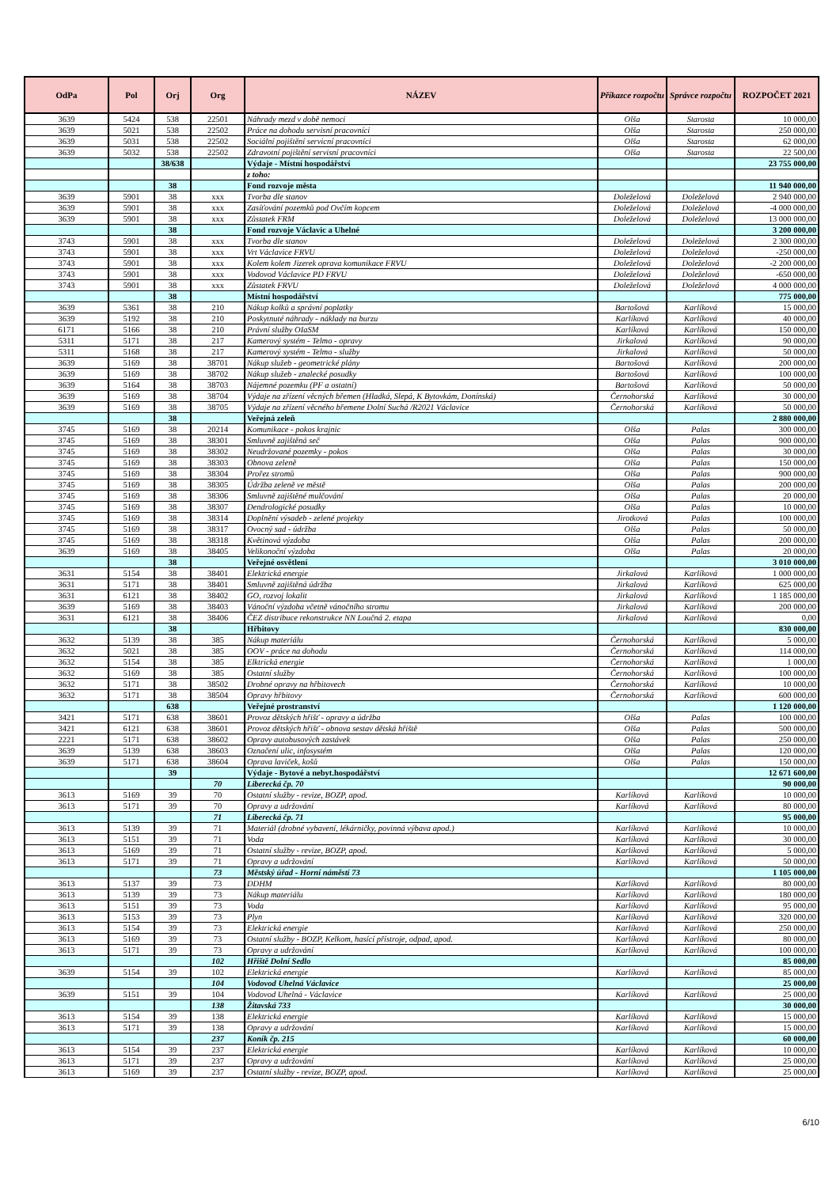| OdPa | Pol | Orj | Org | NÁZEV | Příkazce rozpočtu | Správce rozpočtu | ROZPOČET 2021 |
| --- | --- | --- | --- | --- | --- | --- | --- |
| 3639 | 5424 | 538 | 22501 | Náhrady mezd v době nemoci | Olša | Starosta | 10 000,00 |
| 3639 | 5021 | 538 | 22502 | Práce na dohodu servisní pracovníci | Olša | Starosta | 250 000,00 |
| 3639 | 5031 | 538 | 22502 | Sociální pojištění servicní pracovníci | Olša | Starosta | 62 000,00 |
| 3639 | 5032 | 538 | 22502 | Zdravotní pojištění servisní pracovníci | Olša | Starosta | 22 500,00 |
| | | 38/638 | | Výdaje - Místní hospodářství | | | 23 755 000,00 |
| | | | | z toho: | | | |
| | | 38 | | Fond rozvoje města | | | 11 940 000,00 |
| 3639 | 5901 | 38 | xxx | Tvorba dle stanov | Doleželová | Doleželová | 2 940 000,00 |
| 3639 | 5901 | 38 | xxx | Zasíťování pozemků pod Ovčím kopcem | Doleželová | Doleželová | -4 000 000,00 |
| 3639 | 5901 | 38 | xxx | Zůstatek FRM | Doleželová | Doleželová | 13 000 000,00 |
| | | 38 | | Fond rozvoje Václavic a Uhelné | | | 3 200 000,00 |
| 3743 | 5901 | 38 | xxx | Tvorba dle stanov | Doleželová | Doleželová | 2 300 000,00 |
| 3743 | 5901 | 38 | xxx | Vrt Václavice FRVU | Doleželová | Doleželová | -250 000,00 |
| 3743 | 5901 | 38 | xxx | Kolem kolem Jizerek oprava komunikace FRVU | Doleželová | Doleželová | -2 200 000,00 |
| 3743 | 5901 | 38 | xxx | Vodovod Václavice PD FRVU | Doleželová | Doleželová | -650 000,00 |
| 3743 | 5901 | 38 | xxx | Zůstatek FRVU | Doleželová | Doleželová | 4 000 000,00 |
| | | 38 | | Místní hospodářství | | | 775 000,00 |
| 3639 | 5361 | 38 | 210 | Nákup kolků a správní poplatky | Bartošová | Karlíková | 15 000,00 |
| 3639 | 5192 | 38 | 210 | Poskytnuté náhrady - náklady na burzu | Karlíková | Karlíková | 40 000,00 |
| 6171 | 5166 | 38 | 210 | Právní služby OIaSM | Karlíková | Karlíková | 150 000,00 |
| 5311 | 5171 | 38 | 217 | Kamerový systém - Telmo - opravy | Jirkalová | Karlíková | 90 000,00 |
| 5311 | 5168 | 38 | 217 | Kamerový systém - Telmo - služby | Jirkalová | Karlíková | 50 000,00 |
| 3639 | 5169 | 38 | 38701 | Nákup služeb - geometrické plány | Bartošová | Karlíková | 200 000,00 |
| 3639 | 5169 | 38 | 38702 | Nákup služeb - znalecké posudky | Bartošová | Karlíková | 100 000,00 |
| 3639 | 5164 | 38 | 38703 | Nájemné pozemku (PF a ostatní) | Bartošová | Karlíková | 50 000,00 |
| 3639 | 5169 | 38 | 38704 | Výdaje na zřízení věcných břemen (Hladká, Slepá, K Bytovkám, Donínská) | Černohorská | Karlíková | 30 000,00 |
| 3639 | 5169 | 38 | 38705 | Výdaje na zřízení věcného břemene Dolní Suchá /R2021 Václavice | Černohorská | Karlíková | 50 000,00 |
| | | 38 | | Veřejná zeleň | | | 2 880 000,00 |
| 3745 | 5169 | 38 | 20214 | Komunikace - pokos krajnic | Olša | Palas | 300 000,00 |
| 3745 | 5169 | 38 | 38301 | Smluvně zajištěná seč | Olša | Palas | 900 000,00 |
| 3745 | 5169 | 38 | 38302 | Neudržované pozemky - pokos | Olša | Palas | 30 000,00 |
| 3745 | 5169 | 38 | 38303 | Obnova zeleně | Olša | Palas | 150 000,00 |
| 3745 | 5169 | 38 | 38304 | Prořez stromů | Olša | Palas | 900 000,00 |
| 3745 | 5169 | 38 | 38305 | Údržba zeleně ve městě | Olša | Palas | 200 000,00 |
| 3745 | 5169 | 38 | 38306 | Smluvně zajištěné mulčování | Olša | Palas | 20 000,00 |
| 3745 | 5169 | 38 | 38307 | Dendrologické posudky | Olša | Palas | 10 000,00 |
| 3745 | 5169 | 38 | 38314 | Doplnění výsadeb - zelené projekty | Jirotková | Palas | 100 000,00 |
| 3745 | 5169 | 38 | 38317 | Ovocný sad - údržba | Olša | Palas | 50 000,00 |
| 3745 | 5169 | 38 | 38318 | Květinová výzdoba | Olša | Palas | 200 000,00 |
| 3639 | 5169 | 38 | 38405 | Velikonoční výzdoba | Olša | Palas | 20 000,00 |
| | | 38 | | Veřejné osvětlení | | | 3 010 000,00 |
| 3631 | 5154 | 38 | 38401 | Elektrická energie | Jirkalová | Karlíková | 1 000 000,00 |
| 3631 | 5171 | 38 | 38401 | Smluvně zajištěná údržba | Jirkalová | Karlíková | 625 000,00 |
| 3631 | 6121 | 38 | 38402 | GO, rozvoj lokalit | Jirkalová | Karlíková | 1 185 000,00 |
| 3639 | 5169 | 38 | 38403 | Vánoční výzdoba včetně vánočního stromu | Jirkalová | Karlíková | 200 000,00 |
| 3631 | 6121 | 38 | 38406 | ČEZ distribuce rekonstrukce NN Loučná 2. etapa | Jirkalová | Karlíková | 0,00 |
| | | 38 | | Hřbitovy | | | 830 000,00 |
| 3632 | 5139 | 38 | 385 | Nákup materiálu | Černohorská | Karlíková | 5 000,00 |
| 3632 | 5021 | 38 | 385 | OOV - práce na dohodu | Černohorská | Karlíková | 114 000,00 |
| 3632 | 5154 | 38 | 385 | Elktrická energie | Černohorská | Karlíková | 1 000,00 |
| 3632 | 5169 | 38 | 385 | Ostatní služby | Černohorská | Karlíková | 100 000,00 |
| 3632 | 5171 | 38 | 38502 | Drobné opravy na hřbitovech | Černohorská | Karlíková | 10 000,00 |
| 3632 | 5171 | 38 | 38504 | Opravy hřbitovy | Černohorská | Karlíková | 600 000,00 |
| | | 638 | | Veřejné prostranství | | | 1 120 000,00 |
| 3421 | 5171 | 638 | 38601 | Provoz dětských hřišť - opravy a údržba | Olša | Palas | 100 000,00 |
| 3421 | 6121 | 638 | 38601 | Provoz dětských hřišť - obnova sestav dětská hřiště | Olša | Palas | 500 000,00 |
| 2221 | 5171 | 638 | 38602 | Opravy autobusových zastávek | Olša | Palas | 250 000,00 |
| 3639 | 5139 | 638 | 38603 | Označení ulic, infosystém | Olša | Palas | 120 000,00 |
| 3639 | 5171 | 638 | 38604 | Oprava laviček, košů | Olša | Palas | 150 000,00 |
| | | 39 | | Výdaje - Bytové a nebyt.hospodářství | | | 12 671 600,00 |
| | | | 70 | Liberecká čp. 70 | | | 90 000,00 |
| 3613 | 5169 | 39 | 70 | Ostatní služby - revize, BOZP, apod. | Karlíková | Karlíková | 10 000,00 |
| 3613 | 5171 | 39 | 70 | Opravy a udržování | Karlíková | Karlíková | 80 000,00 |
| | | | 71 | Liberecká čp. 71 | | | 95 000,00 |
| 3613 | 5139 | 39 | 71 | Materiál (drobné vybavení, lékárničky, povinná výbava apod.) | Karlíková | Karlíková | 10 000,00 |
| 3613 | 5151 | 39 | 71 | Voda | Karlíková | Karlíková | 30 000,00 |
| 3613 | 5169 | 39 | 71 | Ostatní služby - revize, BOZP, apod. | Karlíková | Karlíková | 5 000,00 |
| 3613 | 5171 | 39 | 71 | Opravy a udržování | Karlíková | Karlíková | 50 000,00 |
| | | | 73 | Městský úřad - Horní náměstí 73 | | | 1 105 000,00 |
| 3613 | 5137 | 39 | 73 | DDHM | Karlíková | Karlíková | 80 000,00 |
| 3613 | 5139 | 39 | 73 | Nákup materiálu | Karlíková | Karlíková | 180 000,00 |
| 3613 | 5151 | 39 | 73 | Voda | Karlíková | Karlíková | 95 000,00 |
| 3613 | 5153 | 39 | 73 | Plyn | Karlíková | Karlíková | 320 000,00 |
| 3613 | 5154 | 39 | 73 | Elektrická energie | Karlíková | Karlíková | 250 000,00 |
| 3613 | 5169 | 39 | 73 | Ostatní služby - BOZP, Kelkom, hasící přístroje, odpad, apod. | Karlíková | Karlíková | 80 000,00 |
| 3613 | 5171 | 39 | 73 | Opravy a udržování | Karlíková | Karlíková | 100 000,00 |
| | | | 102 | Hřiště Dolní Sedlo | | | 85 000,00 |
| 3639 | 5154 | 39 | 102 | Elektrická energie | Karlíková | Karlíková | 85 000,00 |
| | | | 104 | Vodovod Uhelná Václavice | | | 25 000,00 |
| 3639 | 5151 | 39 | 104 | Vodovod Uhelná - Václavice | Karlíková | Karlíková | 25 000,00 |
| | | | 138 | Žitavská 733 | | | 30 000,00 |
| 3613 | 5154 | 39 | 138 | Elektrická energie | Karlíková | Karlíková | 15 000,00 |
| 3613 | 5171 | 39 | 138 | Opravy a udržování | Karlíková | Karlíková | 15 000,00 |
| | | | 237 | Koník čp. 215 | | | 60 000,00 |
| 3613 | 5154 | 39 | 237 | Elektrická energie | Karlíková | Karlíková | 10 000,00 |
| 3613 | 5171 | 39 | 237 | Opravy a udržování | Karlíková | Karlíková | 25 000,00 |
| 3613 | 5169 | 39 | 237 | Ostatní služby - revize, BOZP, apod. | Karlíková | Karlíková | 25 000,00 |
6/10